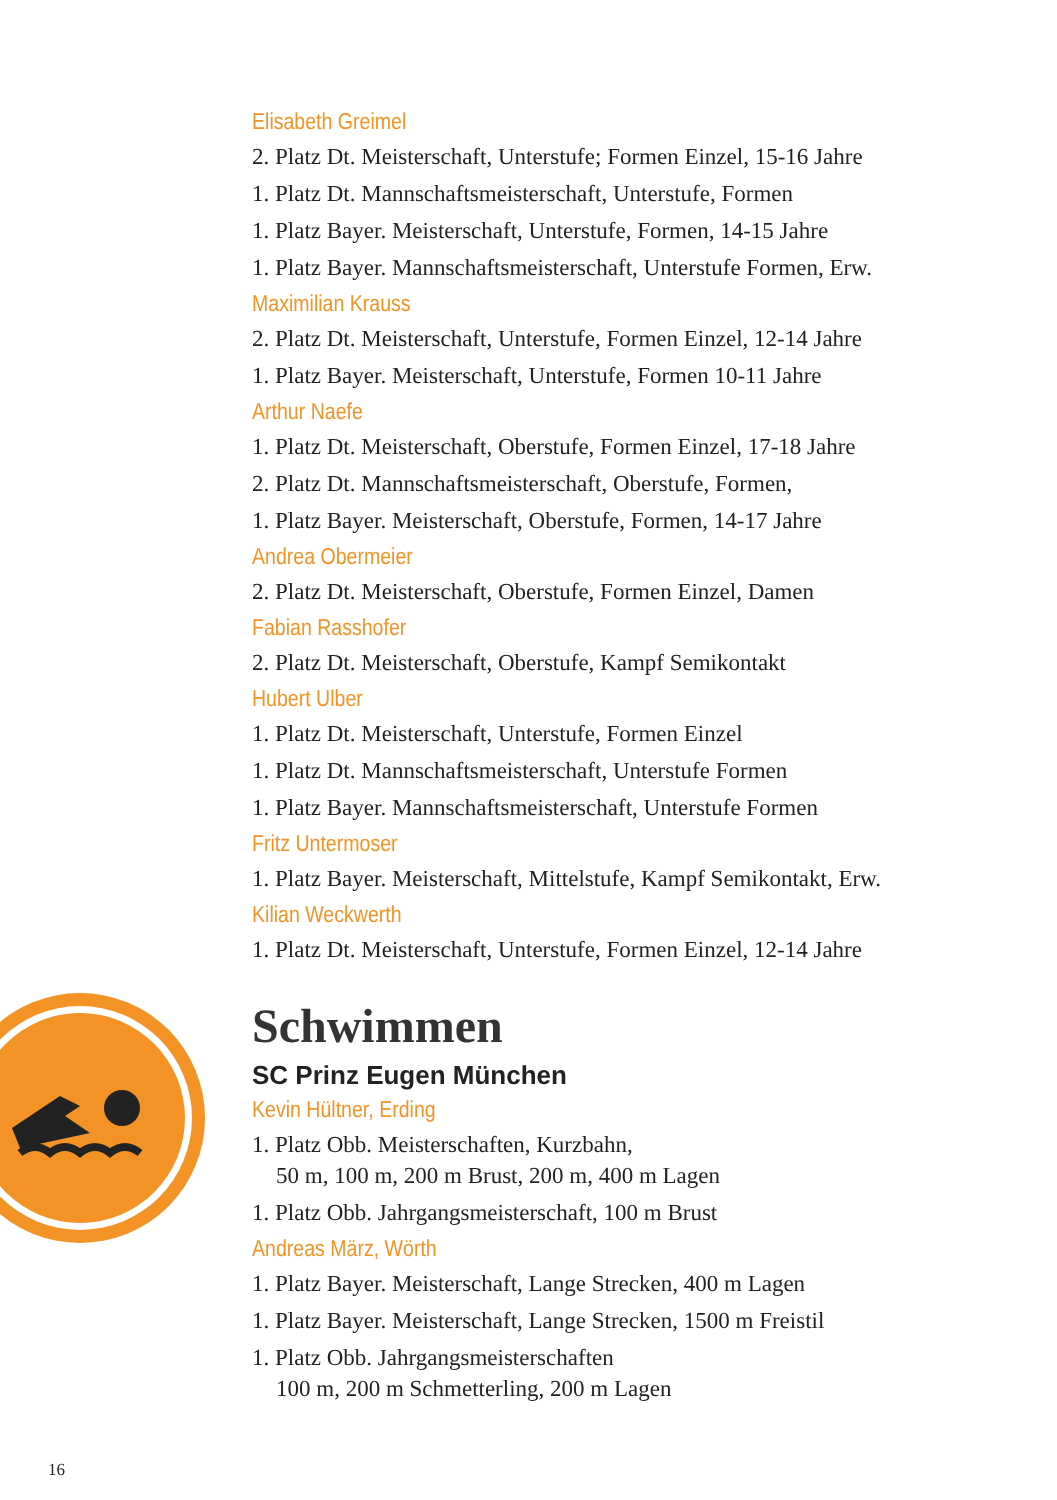Elisabeth Greimel
2. Platz Dt. Meisterschaft, Unterstufe; Formen Einzel, 15-16 Jahre
1. Platz Dt. Mannschaftsmeisterschaft, Unterstufe, Formen
1. Platz Bayer. Meisterschaft, Unterstufe, Formen, 14-15 Jahre
1. Platz Bayer. Mannschaftsmeisterschaft, Unterstufe Formen, Erw.
Maximilian Krauss
2. Platz Dt. Meisterschaft, Unterstufe, Formen Einzel, 12-14 Jahre
1. Platz Bayer. Meisterschaft, Unterstufe, Formen 10-11 Jahre
Arthur Naefe
1. Platz Dt. Meisterschaft, Oberstufe, Formen Einzel, 17-18 Jahre
2. Platz Dt. Mannschaftsmeisterschaft, Oberstufe, Formen,
1. Platz Bayer. Meisterschaft, Oberstufe, Formen, 14-17 Jahre
Andrea Obermeier
2. Platz Dt. Meisterschaft, Oberstufe, Formen Einzel, Damen
Fabian Rasshofer
2. Platz Dt. Meisterschaft, Oberstufe, Kampf Semikontakt
Hubert Ulber
1. Platz Dt. Meisterschaft, Unterstufe, Formen Einzel
1. Platz Dt. Mannschaftsmeisterschaft, Unterstufe Formen
1. Platz Bayer. Mannschaftsmeisterschaft, Unterstufe Formen
Fritz Untermoser
1. Platz Bayer. Meisterschaft, Mittelstufe, Kampf Semikontakt, Erw.
Kilian Weckwerth
1. Platz Dt. Meisterschaft, Unterstufe, Formen Einzel, 12-14 Jahre
Schwimmen
SC Prinz Eugen München
Kevin Hültner, Erding
1. Platz Obb. Meisterschaften, Kurzbahn,
50 m, 100 m, 200 m Brust, 200 m, 400 m Lagen
1. Platz Obb. Jahrgangsmeisterschaft, 100 m Brust
Andreas März, Wörth
1. Platz Bayer. Meisterschaft, Lange Strecken, 400 m Lagen
1. Platz Bayer. Meisterschaft, Lange Strecken, 1500 m Freistil
1. Platz Obb. Jahrgangsmeisterschaften
100 m, 200 m Schmetterling, 200 m Lagen
16